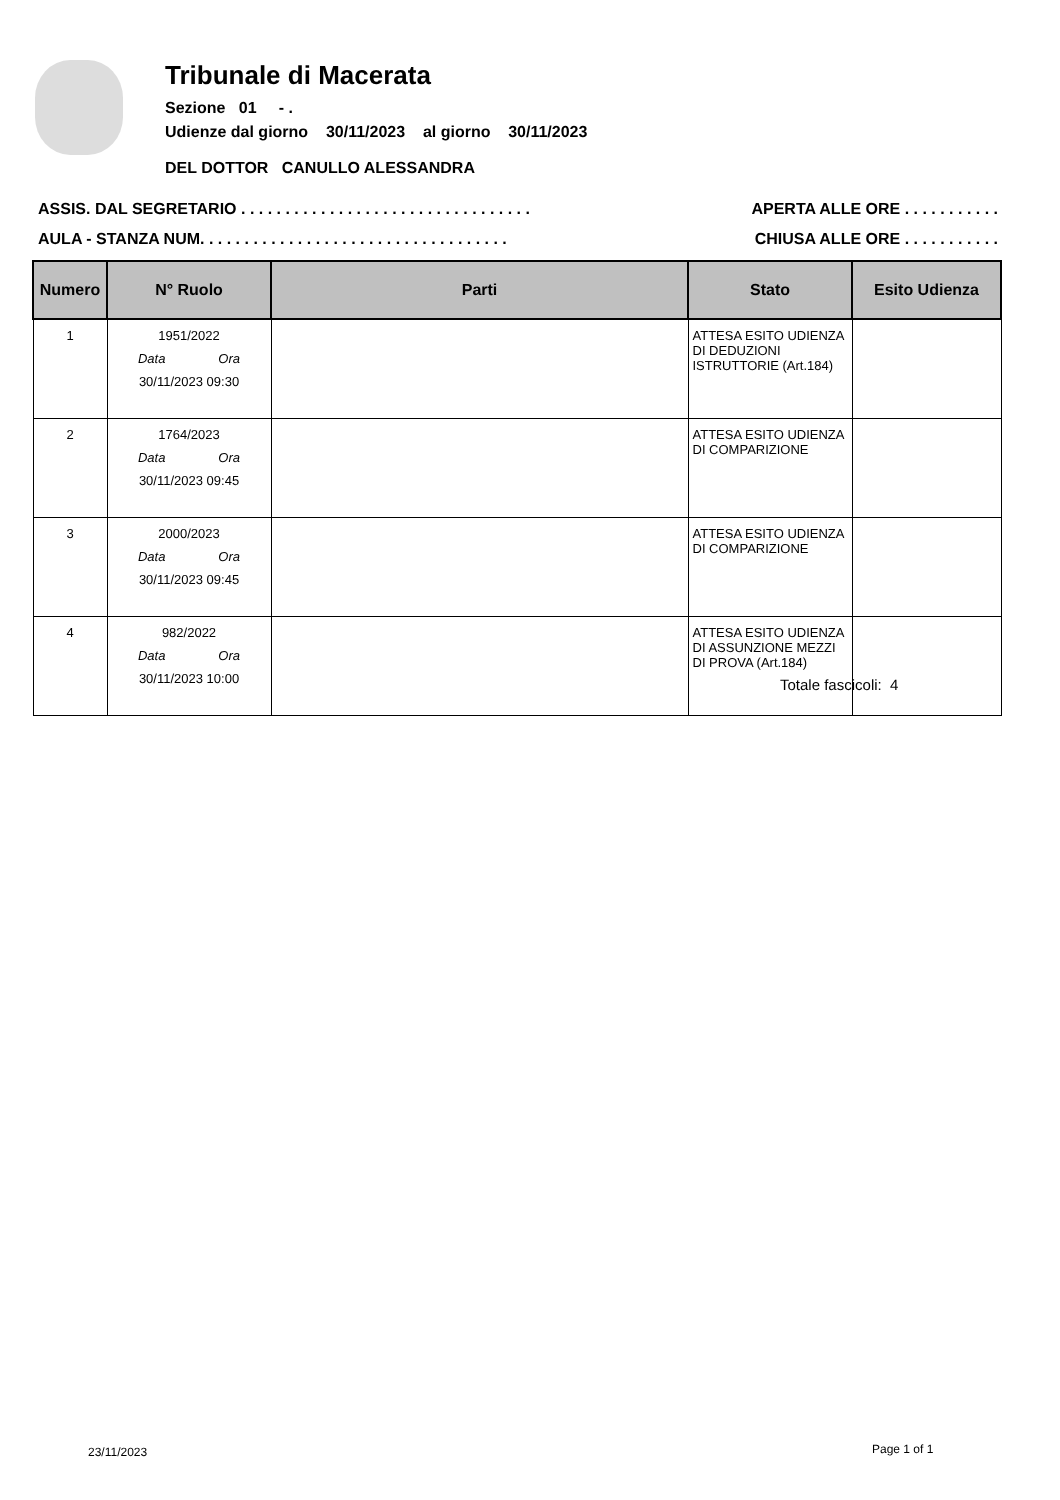Tribunale di Macerata
Sezione 01 - .
Udienze dal giorno 30/11/2023 al giorno 30/11/2023
DEL DOTTOR CANULLO ALESSANDRA
ASSIS. DAL SEGRETARIO . . . . . . . . . . . . . . . . . . . . . . . . . . . . . . . . . APERTA ALLE ORE . . . . . . . . . . .
AULA - STANZA NUM. . . . . . . . . . . . . . . . . . . . . . . . . . . . . . . . . . . CHIUSA ALLE ORE . . . . . . . . . . .
| Numero | N° Ruolo | Parti | Stato | Esito Udienza |
| --- | --- | --- | --- | --- |
| 1 | 1951/2022 Data Ora 30/11/2023 09:30 | | ATTESA ESITO UDIENZA DI DEDUZIONI ISTRUTTORIE (Art.184) | |
| 2 | 1764/2023 Data Ora 30/11/2023 09:45 | | ATTESA ESITO UDIENZA DI COMPARIZIONE | |
| 3 | 2000/2023 Data Ora 30/11/2023 09:45 | | ATTESA ESITO UDIENZA DI COMPARIZIONE | |
| 4 | 982/2022 Data Ora 30/11/2023 10:00 | | ATTESA ESITO UDIENZA DI ASSUNZIONE MEZZI DI PROVA (Art.184) | |
Totale fascicoli: 4
23/11/2023 Page 1 of 1